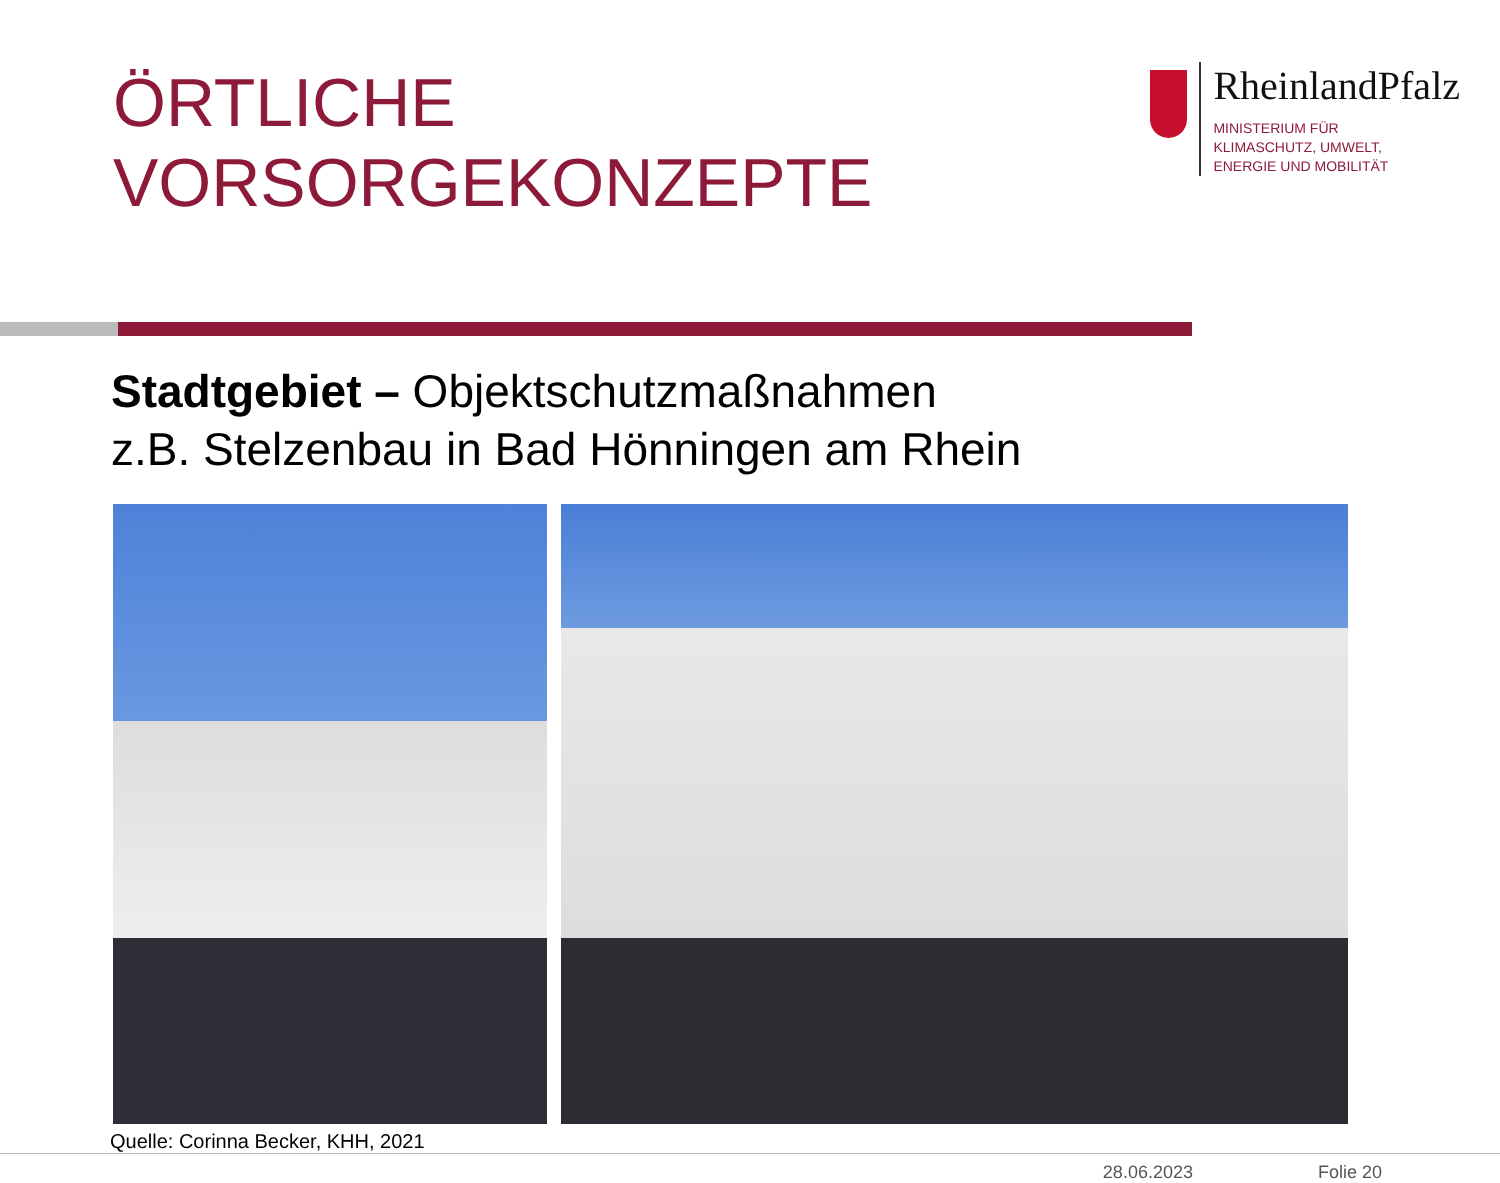ÖRTLICHE
VORSORGEKONZEPTE
RheinlandPfalz
MINISTERIUM FÜR
KLIMASCHUTZ, UMWELT,
ENERGIE UND MOBILITÄT
Stadtgebiet – Objektschutzmaßnahmen
z.B. Stelzenbau in Bad Hönningen am Rhein
Quelle: Corinna Becker, KHH, 2021
28.06.2023 Folie 20